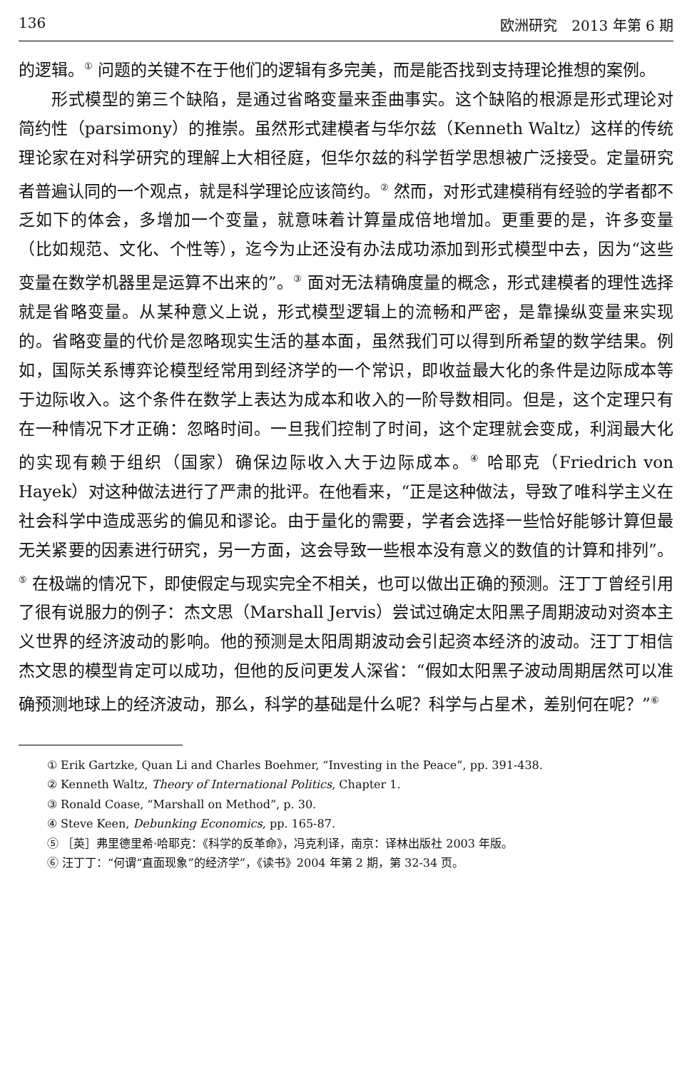136 欧洲研究　2013 年第 6 期
的逻辑。<sup>①</sup> 问题的关键不在于他们的逻辑有多完美，而是能否找到支持理论推想的案例。
形式模型的第三个缺陷，是通过省略变量来歪曲事实。这个缺陷的根源是形式理论对简约性（parsimony）的推崇。虽然形式建模者与华尔兹（Kenneth Waltz）这样的传统理论家在对科学研究的理解上大相径庭，但华尔兹的科学哲学思想被广泛接受。定量研究者普遍认同的一个观点，就是科学理论应该简约。<sup>②</sup> 然而，对形式建模稍有经验的学者都不乏如下的体会，多增加一个变量，就意味着计算量成倍地增加。更重要的是，许多变量（比如规范、文化、个性等），迄今为止还没有办法成功添加到形式模型中去，因为“这些变量在数学机器里是运算不出来的”。<sup>③</sup> 面对无法精确度量的概念，形式建模者的理性选择就是省略变量。从某种意义上说，形式模型逻辑上的流畅和严密，是靠操纵变量来实现的。省略变量的代价是忽略现实生活的基本面，虽然我们可以得到所希望的数学结果。例如，国际关系博弈论模型经常用到经济学的一个常识，即收益最大化的条件是边际成本等于边际收入。这个条件在数学上表达为成本和收入的一阶导数相同。但是，这个定理只有在一种情况下才正确：忽略时间。一旦我们控制了时间，这个定理就会变成，利润最大化的实现有赖于组织（国家）确保边际收入大于边际成本。<sup>④</sup> 哈耶克（Friedrich von Hayek）对这种做法进行了严肃的批评。在他看来，“正是这种做法，导致了唯科学主义在社会科学中造成恶劣的偏见和谬论。由于量化的需要，学者会选择一些恰好能够计算但最无关紧要的因素进行研究，另一方面，这会导致一些根本没有意义的数值的计算和排列”。<sup>⑤</sup> 在极端的情况下，即使假定与现实完全不相关，也可以做出正确的预测。汪丁丁曾经引用了很有说服力的例子：杰文思（Marshall Jervis）尝试过确定太阳黑子周期波动对资本主义世界的经济波动的影响。他的预测是太阳周期波动会引起资本经济的波动。汪丁丁相信杰文思的模型肯定可以成功，但他的反问更发人深省：“假如太阳黑子波动周期居然可以准确预测地球上的经济波动，那么，科学的基础是什么呢？科学与占星术，差别何在呢？”<sup>⑥</sup>
① Erik Gartzke, Quan Li and Charles Boehmer, “Investing in the Peace”, pp. 391-438.
② Kenneth Waltz, Theory of International Politics, Chapter 1.
③ Ronald Coase, “Marshall on Method”, p. 30.
④ Steve Keen, Debunking Economics, pp. 165-87.
⑤ ［英］弗里德里希·哈耶克：《科学的反革命》，冯克利译，南京：译林出版社 2003 年版。
⑥ 汪丁丁：“何谓“直面现象”的经济学”，《读书》2004 年第 2 期，第 32-34 页。